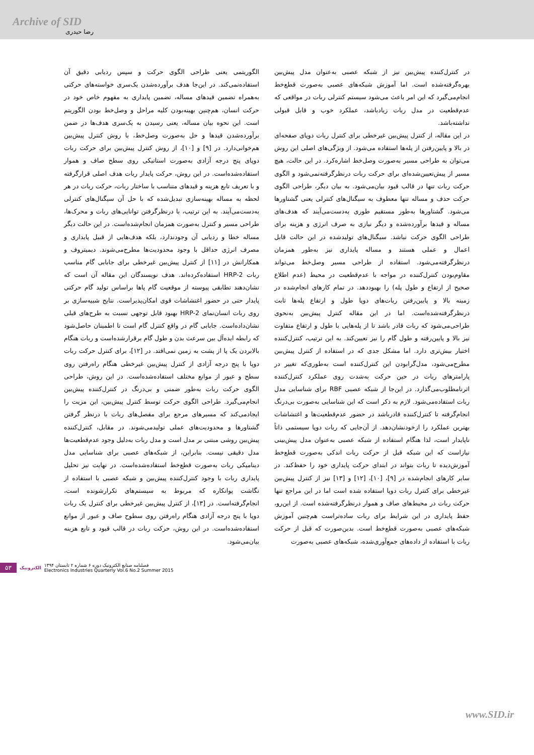Archive of SID
رضا حیدری
الگوریتمی یعنی طراحی الگوی حرکت و سپس ردیابی دقیق آن استفاده‌نمی‌کند. در این‌جا هدف برآورده‌شدن یک‌سری خواسته‌های حرکتی به‌همراه تضمین قیدهای مساله، تضمین پایداری به مفهوم خاص خود در حرکت انسان، هم‌چنین بهینه‌بودن کلیه مراحل و وصل‌خط بودن الگوریتم است. این نحوه بیان مساله، یعنی رسیدن به یک‌سری هدف‌ها در ضمن برآورده‌شدن قیدها و حل به‌صورت وصل‌خط، با روش کنترل پیش‌بین هم‌خوانی‌دارد. در [۹] و [۱۰]، از روش کنترل پیش‌بین برای حرکت ربات دوپای پنج درجه آزادی به‌صورت استاتیکی روی سطح صاف و هموار استفاده‌شده‌است. در این روش، حرکت پایدار ربات هدف اصلی قرارگرفته و با تعریف تابع هزینه و قیدهای متناسب با ساختار ربات، حرکت ربات در هر لحظه به مساله بهینه‌سازی تبدیل‌شده که با حل آن سیگنال‌های کنترلی به‌دست‌می‌آیند. به این ترتیب، با درنظرگرفتن توانایی‌های ربات و محرک‌ها، طراحی مسیر و کنترل به‌صورت همزمان انجام‌شده‌است. در این حالت دیگر مساله خطا و ردیابی آن وجودندارد، بلکه هدف‌هایی از قبیل پایداری و مصرف انرژی حداقل با وجود محدودیت‌ها مطرح‌می‌شوند. دیمیتروف و همکارانش در [۱۱] از کنترل پیش‌بین غیرخطی برای جابابی گام مناسب ربات HRP-2 استفاده‌کرده‌اند. هدف نویسندگان این مقاله آن است که نشان‌دهند تطابقی پیوسته از موقعیت گام پاها براساس تولید گام حرکتی پایدار حتی در حضور اغتشاشات قوی امکان‌پذیراست. نتایج شبیه‌سازی بر روی ربات انسان‌نمای HRP-2 بهبود قابل توجهی نسبت به طرح‌های قبلی نشان‌داده‌است. جابابی گام در واقع کنترل گام است تا اطمینان حاصل‌شود که رابطه ایده‌آل بین سرعت بدن و طول گام برقرارشده‌است و ربات هنگام بالابردن یک پا از پشت به زمین نمی‌افتد. در [۱۲]، برای کنترل حرکت ربات دوپا با پنج درجه آزادی از کنترل پیش‌بین غیرخطی هنگام راه‌رفتن روی سطح و عبور از موانع مختلف استفاده‌شده‌است. در این روش، طراحی الگوی حرکت ربات به‌طور ضمنی و بی‌درنگ در کنترل‌کننده پیش‌بین انجام‌می‌گیرد. طراحی الگوی حرکت توسط کنترل پیش‌بین، این مزیت را ایجادمی‌کند که مسیرهای مرجع برای مفصل‌های ربات با درنظر گرفتن گشتاورها و محدودیت‌های عملی تولیدمی‌شوند. در مقابل، کنترل‌کننده پیش‌بین روشی مبتنی بر مدل است و مدل ربات به‌دلیل وجود عدم‌قطعیت‌ها مدل دقیقی نیست. بنابراین، از شبکه‌های عصبی برای شناسایی مدل دینامیکی ربات به‌صورت قطع‌خط استفاده‌شده‌است. در نهایت نیز تحلیل پایداری ربات با وجود کنترل‌کننده پیش‌بین و شبکه عصبی با استفاده از نگاشت پوانکاره که مربوط به سیستم‌های تکرارشونده است، انجام‌گرفته‌است. در [۱۳]، از کنترل پیش‌بین غیرخطی برای کنترل یک ربات دوپا با پنج درجه آزادی هنگام راه‌رفتن روی سطوح صاف و عبور از موانع استفاده‌شده‌است. در این روش، حرکت ربات در قالب قیود و تابع هزینه بیان‌می‌شود.
در کنترل‌کننده پیش‌بین نیز از شبکه عصبی به‌عنوان مدل پیش‌بین بهره‌گرفته‌شده است. اما آموزش شبکه‌های عصبی به‌صورت قطع‌خط انجام‌می‌گیرد که این امر باعث می‌شود سیستم کنترلی ربات در مواقعی که عدم‌قطعیت در مدل ربات زیادباشد، عملکرد خوب و قابل قبولی نداشته‌باشد.
در این مقاله، از کنترل پیش‌بین غیرخطی برای کنترل ربات دوپای صفحه‌ای در بالا و پایین‌رفتن از پله‌ها استفاده می‌شود. از ویژگی‌های اصلی این روش می‌توان به طراحی مسیر به‌صورت وصل‌خط اشاره‌کرد. در این حالت، هیچ مسیر از پیش‌تعیین‌شده‌ای برای حرکت ربات درنظرگرفته‌نمی‌شود و الگوی حرکت ربات تنها در قالب قیود بیان‌می‌شود. به بیان دیگر، طراحی الگوی حرکت حذف و مساله تنها معطوف به سیگنال‌های کنترلی یعنی گشتاورها می‌شود. گشتاورها به‌طور مستقیم طوری به‌دست‌می‌آیند که هدف‌های مساله و قیدها برآورده‌شده و دیگر نیازی به صرف انرژی و هزینه برای طراحی الگوی حرکت نباشد. سیگنال‌های تولیدشده در این حالت قابل اعمال و عملی هستند و مساله پایداری نیز به‌طور همزمان درنظرگرفته‌می‌شود. استفاده از طراحی مسیر وصل‌خط می‌تواند مقاوم‌بودن کنترل‌کننده در مواجه با عدم‌قطعیت در محیط (عدم اطلاع صحیح از ارتفاع و طول پله) را بهبوددهد. در تمام کارهای انجام‌شده در زمینه بالا و پایین‌رفتن ربات‌های دوپا طول و ارتفاع پله‌ها ثابت درنظرگرفته‌شده‌است. اما در این مقاله کنترل پیش‌بین به‌نحوی طراحی‌می‌شود که ربات قادر باشد تا از پله‌هایی با طول و ارتفاع متفاوت نیز بالا و پایین‌رفته و طول گام را نیز تعیین‌کند. به این ترتیب، کنترل‌کننده اختیار بیش‌تری دارد. اما مشکل جدی که در استفاده از کنترل پیش‌بین مطرح‌می‌شود، مدل‌گرابودن این کنترل‌کننده است به‌طوری‌که تغییر در پارامترهای ربات در حین حرکت به‌شدت روی عملکرد کنترل‌کننده اثرنامطلوب‌می‌گذارد. در این‌جا از شبکه عصبی RBF برای شناسایی مدل ربات استفاده‌می‌شود. لازم به ذکر است که این شناسایی به‌صورت بی‌درنگ انجام‌گرفته تا کنترل‌کننده قادرباشد در حضور عدم‌قطعیت‌ها و اغتشاشات بهترین عملکرد را ازخودنشان‌دهد. از آن‌جایی که ربات دوپا سیستمی ذاتاً ناپایدار است، لذا هنگام استفاده از شبکه عصبی به‌عنوان مدل پیش‌بینی نیازاست که این شبکه قبل از حرکت ربات اندکی به‌صورت قطع‌خط آموزش‌دیده تا ربات بتواند در ابتدای حرکت پایداری خود را حفظ‌کند. در سایر کارهای انجام‌شده در [۹]، [۱۰]، [۱۲] و [۱۳] نیز از کنترل پیش‌بین غیرخطی برای کنترل ربات دوپا استفاده شده است اما در این مراجع تنها حرکت ربات در محیط‌های صاف و هموار درنظرگرفته‌شده است. از این‌رو، حفظ پایداری در این شرایط برای ربات ساده‌تراست هم‌چنین آموزش شبکه‌های عصبی به‌صورت قطع‌خط است. بدین‌صورت که قبل از حرکت ربات با استفاده از داده‌های جمع‌آوری‌شده، شبکه‌های عصبی به‌صورت
۵۳ الکترونیک فصلنامه صنایع الکترونیک دوره ۶ شماره ۲ تابستان ۱۳۹۴
Electronics Industries Quarterly Vol.6 No.2 Summer 2015
www.SID.ir